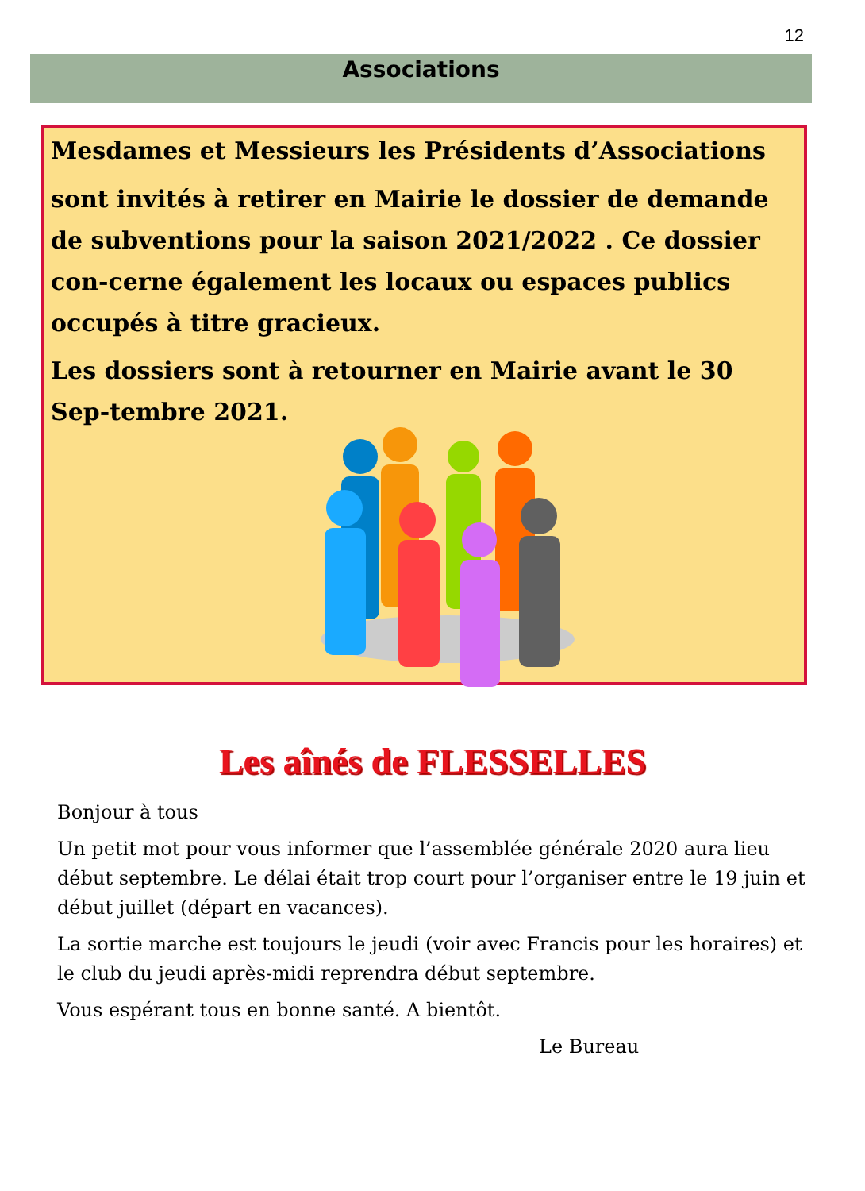12
Associations
Mesdames et Messieurs les Présidents d’Associations
sont invités à retirer en Mairie le dossier de demande de subventions pour la saison 2021/2022 . Ce dossier con-cerne également les locaux ou espaces publics occupés à titre gracieux.
Les dossiers sont à retourner en Mairie avant le 30 Sep-tembre 2021.
Les aînés de FLESSELLES
Bonjour à tous
Un petit mot pour vous informer que l’assemblée générale 2020 aura lieu début septembre. Le délai était trop court pour l’organiser entre le 19 juin et début juillet (départ en vacances).
La sortie marche est toujours le jeudi (voir avec Francis pour les horaires) et le club du jeudi après-midi reprendra début septembre.
Vous espérant tous en bonne santé. A bientôt.
Le Bureau